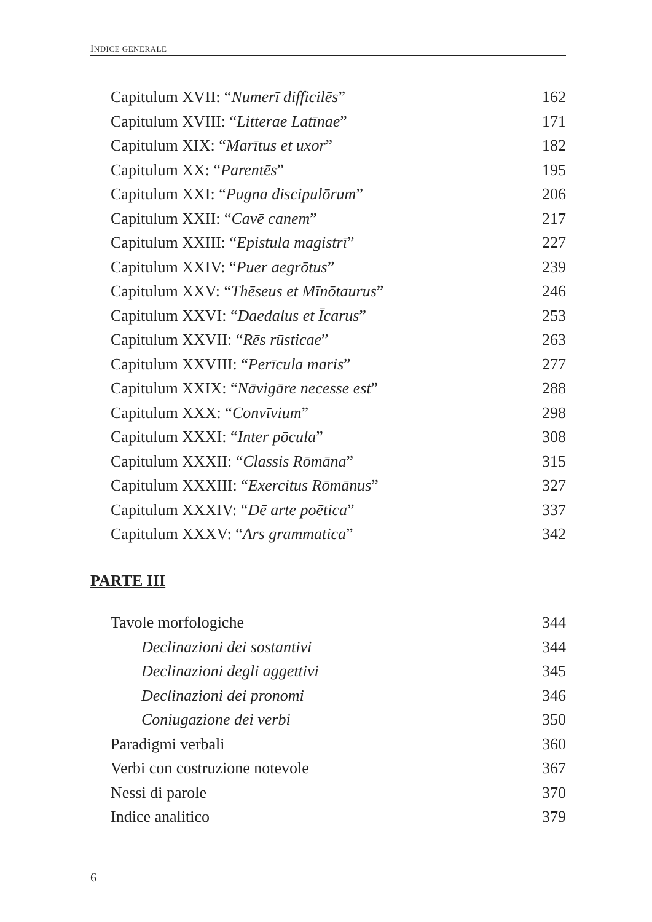INDICE GENERALE
Capitulum XVII: “Numerī difficilēs” 162
Capitulum XVIII: “Litterae Latīnae” 171
Capitulum XIX: “Marītus et uxor” 182
Capitulum XX: “Parentēs” 195
Capitulum XXI: “Pugna discipulōrum” 206
Capitulum XXII: “Cavē canem” 217
Capitulum XXIII: “Epistula magistrī” 227
Capitulum XXIV: “Puer aegrōtus” 239
Capitulum XXV: “Thēseus et Mīnōtaurus” 246
Capitulum XXVI: “Daedalus et Īcarus” 253
Capitulum XXVII: “Rēs rūsticae” 263
Capitulum XXVIII: “Perīcula maris” 277
Capitulum XXIX: “Nāvigāre necesse est” 288
Capitulum XXX: “Convīvium” 298
Capitulum XXXI: “Inter pōcula” 308
Capitulum XXXII: “Classis Rōmāna” 315
Capitulum XXXIII: “Exercitus Rōmānus” 327
Capitulum XXXIV: “Dē arte poētica” 337
Capitulum XXXV: “Ars grammatica” 342
PARTE III
Tavole morfologiche 344
Declinazioni dei sostantivi 344
Declinazioni degli aggettivi 345
Declinazioni dei pronomi 346
Coniugazione dei verbi 350
Paradigmi verbali 360
Verbi con costruzione notevole 367
Nessi di parole 370
Indice analitico 379
6